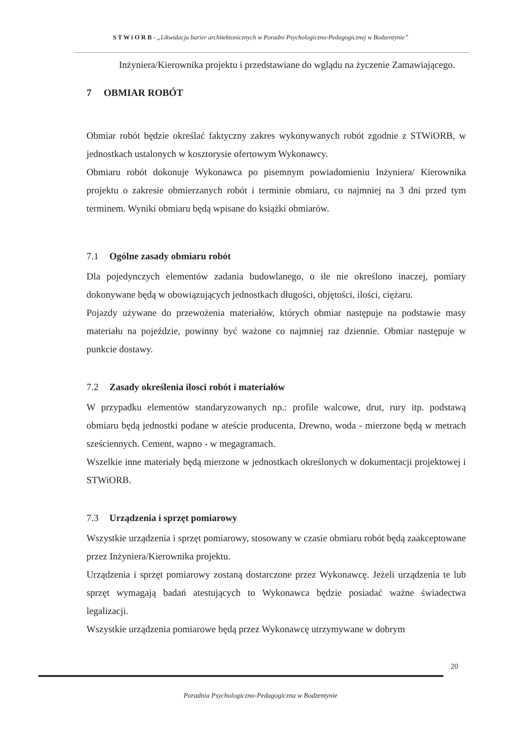S T W i O R B - „Likwidacja barier architektonicznych w Poradni Psychologiczno-Pedagogicznej w Bodzentynie”
Inżyniera/Kierownika projektu i przedstawiane do wglądu na życzenie Zamawiającego.
7 OBMIAR ROBÓT
Obmiar robót będzie określać faktyczny zakres wykonywanych robót zgodnie z STWiORB, w jednostkach ustalonych w kosztorysie ofertowym Wykonawcy.
Obmiaru robót dokonuje Wykonawca po pisemnym powiadomieniu Inżyniera/ Kierownika projektu o zakresie obmierzanych robót i terminie obmiaru, co najmniej na 3 dni przed tym terminem. Wyniki obmiaru będą wpisane do książki obmiarów.
7.1 Ogólne zasady obmiaru robót
Dla pojedynczych elementów zadania budowlanego, o ile nie określono inaczej, pomiary dokonywane będą w obowiązujących jednostkach długości, objętości, ilości, ciężaru.
Pojazdy używane do przewożenia materiałów, których obmiar następuje na podstawie masy materiału na pojeździe, powinny być ważone co najmniej raz dziennie. Obmiar następuje w punkcie dostawy.
7.2 Zasady określenia ilosci robót i materiałów
W przypadku elementów standaryzowanych np.: profile walcowe, drut, rury itp. podstawą obmiaru będą jednostki podane w ateście producenta. Drewno, woda - mierzone będą w metrach sześciennych. Cement, wapno - w megagramach.
Wszelkie inne materiały będą mierzone w jednostkach określonych w dokumentacji projektowej i STWiORB.
7.3 Urządzenia i sprzęt pomiarowy
Wszystkie urządzenia i sprzęt pomiarowy, stosowany w czasie obmiaru robót będą zaakceptowane przez Inżyniera/Kierownika projektu.
Urządzenia i sprzęt pomiarowy zostaną dostarczone przez Wykonawcę. Jeżeli urządzenia te lub sprzęt wymagają badań atestujących to Wykonawca będzie posiadać ważne świadectwa legalizacji.
Wszystkie urządzenia pomiarowe będą przez Wykonawcę utrzymywane w dobrym
20
Poradnia Psychologiczno-Pedagogiczna w Bodzentynie